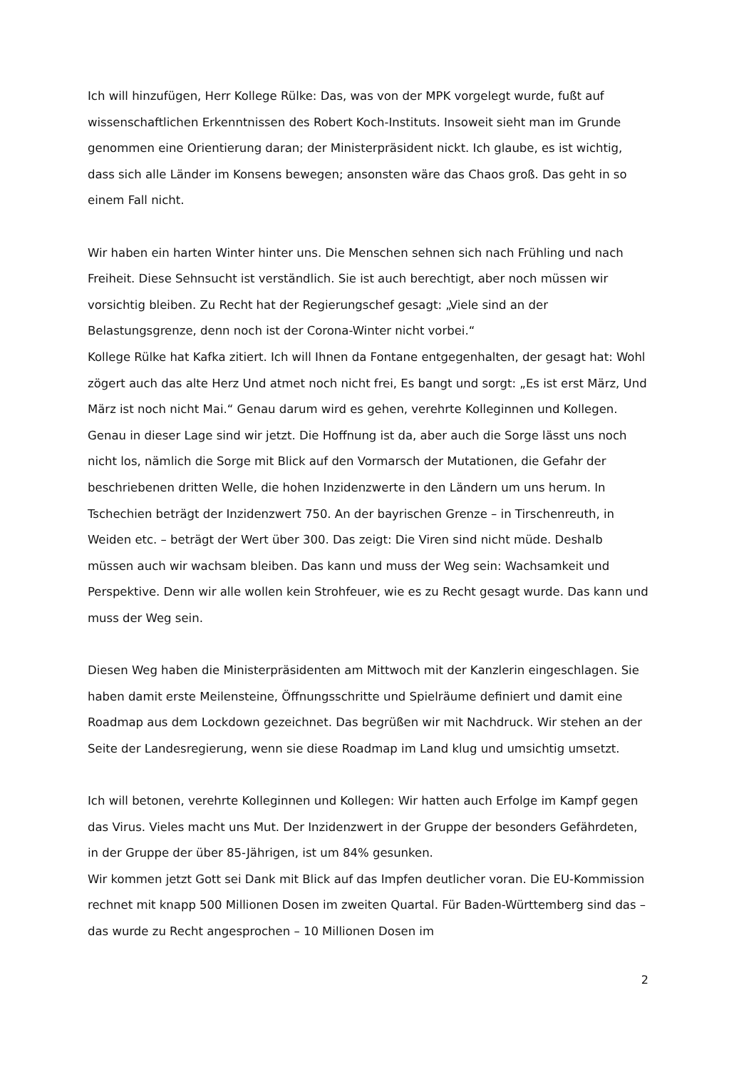Ich will hinzufügen, Herr Kollege Rülke: Das, was von der MPK vorgelegt wurde, fußt auf wissenschaftlichen Erkenntnissen des Robert Koch-Instituts. Insoweit sieht man im Grunde genommen eine Orientierung daran; der Ministerpräsident nickt. Ich glaube, es ist wichtig, dass sich alle Länder im Konsens bewegen; ansonsten wäre das Chaos groß. Das geht in so einem Fall nicht.
Wir haben ein harten Winter hinter uns. Die Menschen sehnen sich nach Frühling und nach Freiheit. Diese Sehnsucht ist verständlich. Sie ist auch berechtigt, aber noch müssen wir vorsichtig bleiben. Zu Recht hat der Regierungschef gesagt: „Viele sind an der Belastungsgrenze, denn noch ist der Corona-Winter nicht vorbei.“
Kollege Rülke hat Kafka zitiert. Ich will Ihnen da Fontane entgegenhalten, der gesagt hat: Wohl zögert auch das alte Herz Und atmet noch nicht frei, Es bangt und sorgt: „Es ist erst März, Und März ist noch nicht Mai.“ Genau darum wird es gehen, verehrte Kolleginnen und Kollegen. Genau in dieser Lage sind wir jetzt. Die Hoffnung ist da, aber auch die Sorge lässt uns noch nicht los, nämlich die Sorge mit Blick auf den Vormarsch der Mutationen, die Gefahr der beschriebenen dritten Welle, die hohen Inzidenzwerte in den Ländern um uns herum. In Tschechien beträgt der Inzidenzwert 750. An der bayrischen Grenze – in Tirschenreuth, in Weiden etc. – beträgt der Wert über 300. Das zeigt: Die Viren sind nicht müde. Deshalb müssen auch wir wachsam bleiben. Das kann und muss der Weg sein: Wachsamkeit und Perspektive. Denn wir alle wollen kein Strohfeuer, wie es zu Recht gesagt wurde. Das kann und muss der Weg sein.
Diesen Weg haben die Ministerpräsidenten am Mittwoch mit der Kanzlerin eingeschlagen. Sie haben damit erste Meilensteine, Öffnungsschritte und Spielräume definiert und damit eine Roadmap aus dem Lockdown gezeichnet. Das begrüßen wir mit Nachdruck. Wir stehen an der Seite der Landesregierung, wenn sie diese Roadmap im Land klug und umsichtig umsetzt.
Ich will betonen, verehrte Kolleginnen und Kollegen: Wir hatten auch Erfolge im Kampf gegen das Virus. Vieles macht uns Mut. Der Inzidenzwert in der Gruppe der besonders Gefährdeten, in der Gruppe der über 85-Jährigen, ist um 84% gesunken.
Wir kommen jetzt Gott sei Dank mit Blick auf das Impfen deutlicher voran. Die EU-Kommission rechnet mit knapp 500 Millionen Dosen im zweiten Quartal. Für Baden-Württemberg sind das – das wurde zu Recht angesprochen – 10 Millionen Dosen im
2